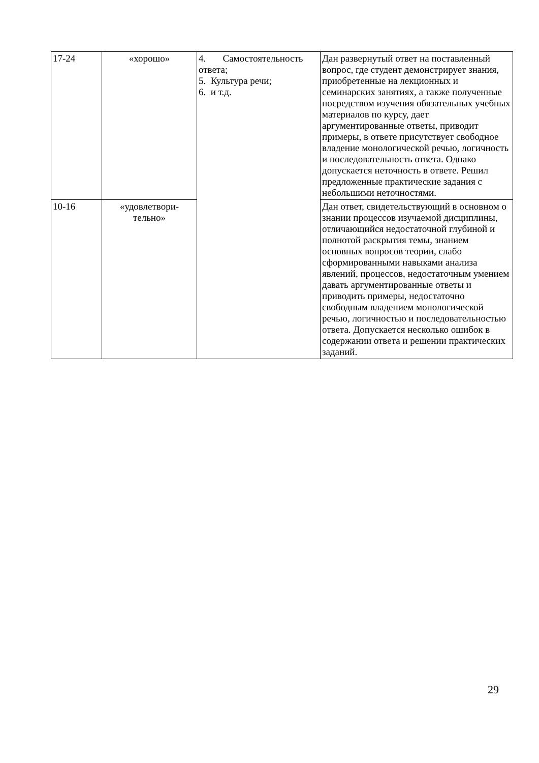| 17-24 | «хорошо» | 4. Самостоятельность ответа; 5. Культура речи; 6. и т.д. | Дан развернутый ответ на поставленный вопрос, где студент демонстрирует знания, приобретенные на лекционных и семинарских занятиях, а также полученные посредством изучения обязательных учебных материалов по курсу, дает аргументированные ответы, приводит примеры, в ответе присутствует свободное владение монологической речью, логичность и последовательность ответа. Однако допускается неточность в ответе. Решил предложенные практические задания с небольшими неточностями. |
| 10-16 | «удовлетвори- тельно» | | Дан ответ, свидетельствующий в основном о знании процессов изучаемой дисциплины, отличающийся недостаточной глубиной и полнотой раскрытия темы, знанием основных вопросов теории, слабо сформированными навыками анализа явлений, процессов, недостаточным умением давать аргументированные ответы и приводить примеры, недостаточно свободным владением монологической речью, логичностью и последовательностью ответа. Допускается несколько ошибок в содержании ответа и решении практических заданий. |
29